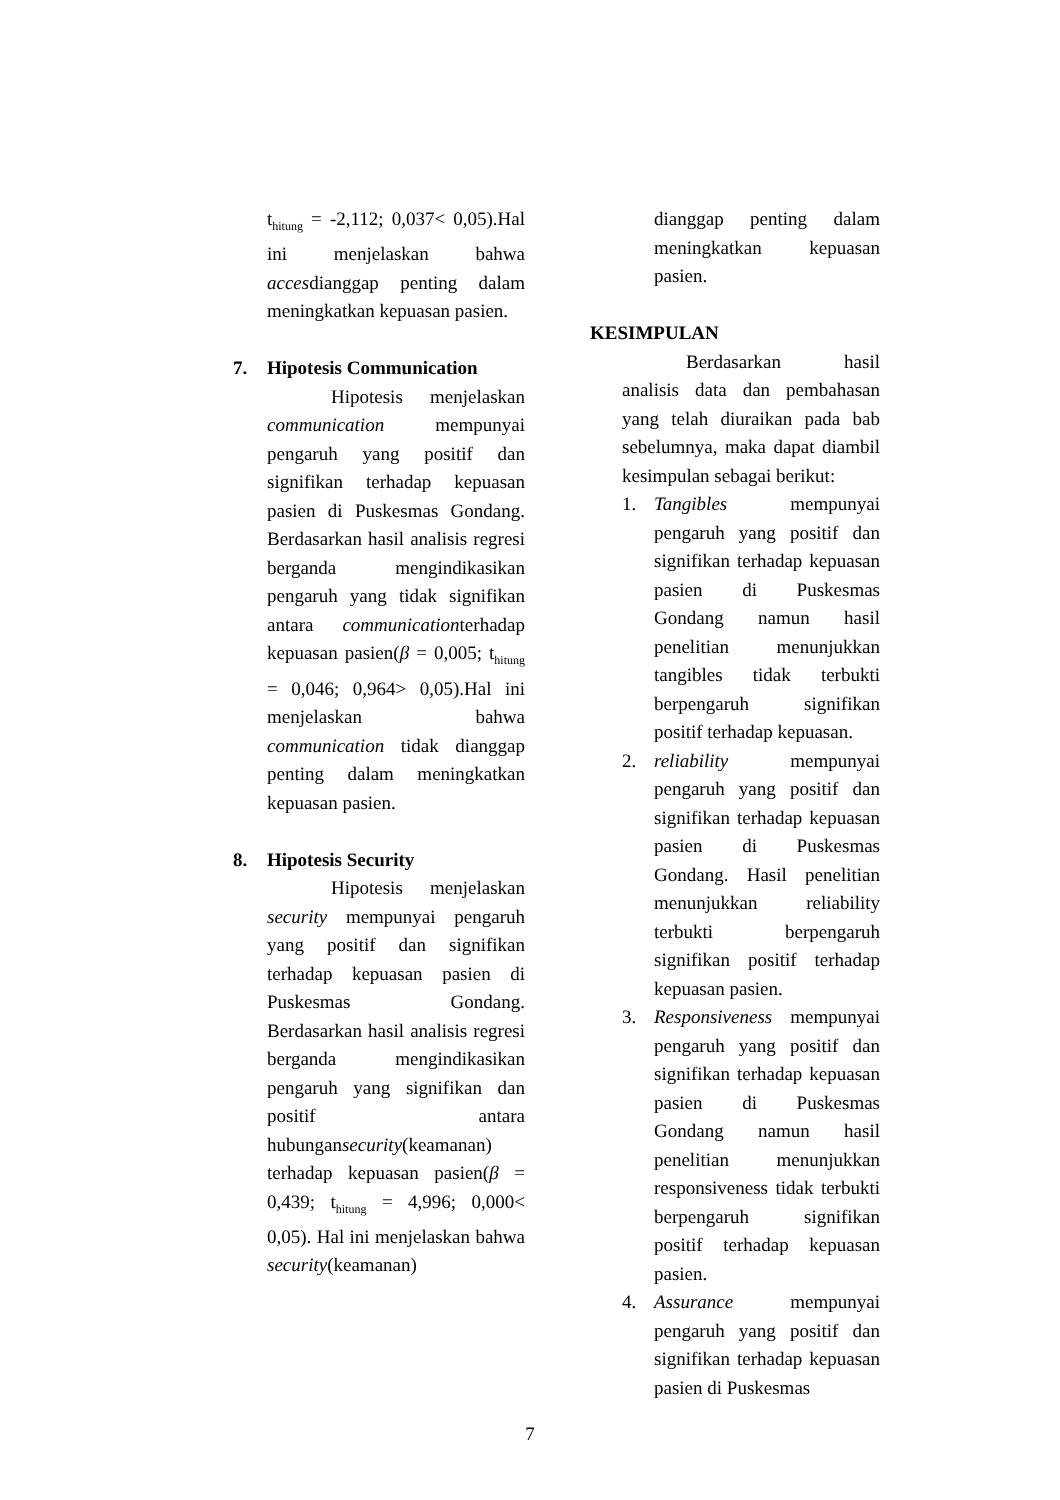t<sub>hitung</sub> = -2,112; 0,037< 0,05).Hal ini menjelaskan bahwa accesdianggap penting dalam meningkatkan kepuasan pasien.
7. Hipotesis Communication
Hipotesis menjelaskan communication mempunyai pengaruh yang positif dan signifikan terhadap kepuasan pasien di Puskesmas Gondang. Berdasarkan hasil analisis regresi berganda mengindikasikan pengaruh yang tidak signifikan antara communicationterhadap kepuasan pasien(β = 0,005; t<sub>hitung</sub> = 0,046; 0,964> 0,05).Hal ini menjelaskan bahwa communication tidak dianggap penting dalam meningkatkan kepuasan pasien.
8. Hipotesis Security
Hipotesis menjelaskan security mempunyai pengaruh yang positif dan signifikan terhadap kepuasan pasien di Puskesmas Gondang. Berdasarkan hasil analisis regresi berganda mengindikasikan pengaruh yang signifikan dan positif antara hubungansecurity(keamanan) terhadap kepuasan pasien(β = 0,439; t<sub>hitung</sub> = 4,996; 0,000< 0,05). Hal ini menjelaskan bahwa security(keamanan)
dianggap penting dalam meningkatkan kepuasan pasien.
KESIMPULAN
Berdasarkan hasil analisis data dan pembahasan yang telah diuraikan pada bab sebelumnya, maka dapat diambil kesimpulan sebagai berikut:
1. Tangibles mempunyai pengaruh yang positif dan signifikan terhadap kepuasan pasien di Puskesmas Gondang namun hasil penelitian menunjukkan tangibles tidak terbukti berpengaruh signifikan positif terhadap kepuasan.
2. reliability mempunyai pengaruh yang positif dan signifikan terhadap kepuasan pasien di Puskesmas Gondang. Hasil penelitian menunjukkan reliability terbukti berpengaruh signifikan positif terhadap kepuasan pasien.
3. Responsiveness mempunyai pengaruh yang positif dan signifikan terhadap kepuasan pasien di Puskesmas Gondang namun hasil penelitian menunjukkan responsiveness tidak terbukti berpengaruh signifikan positif terhadap kepuasan pasien.
4. Assurance mempunyai pengaruh yang positif dan signifikan terhadap kepuasan pasien di Puskesmas
7